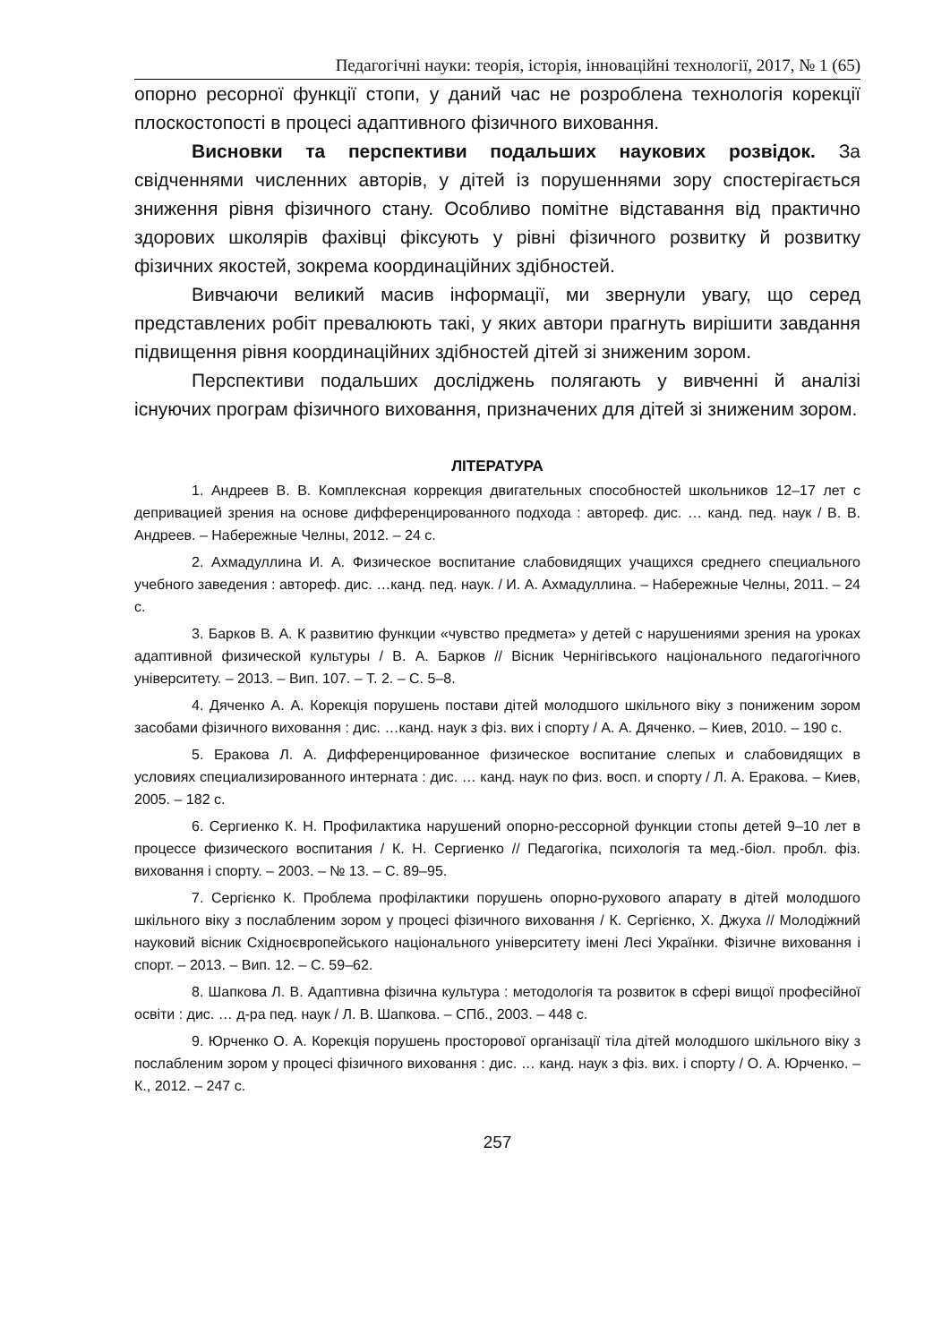Педагогічні науки: теорія, історія, інноваційні технології, 2017, № 1 (65)
опорно ресорної функції стопи, у даний час не розроблена технологія корекції плоскостопості в процесі адаптивного фізичного виховання.
Висновки та перспективи подальших наукових розвідок. За свідченнями численних авторів, у дітей із порушеннями зору спостерігається зниження рівня фізичного стану. Особливо помітне відставання від практично здорових школярів фахівці фіксують у рівні фізичного розвитку й розвитку фізичних якостей, зокрема координаційних здібностей.
Вивчаючи великий масив інформації, ми звернули увагу, що серед представлених робіт превалюють такі, у яких автори прагнуть вирішити завдання підвищення рівня координаційних здібностей дітей зі зниженим зором.
Перспективи подальших досліджень полягають у вивченні й аналізі існуючих програм фізичного виховання, призначених для дітей зі зниженим зором.
ЛІТЕРАТУРА
1. Андреев В. В. Комплексная коррекция двигательных способностей школьников 12–17 лет с депривацией зрения на основе дифференцированного подхода : автореф. дис. … канд. пед. наук / В. В. Андреев. – Набережные Челны, 2012. – 24 с.
2. Ахмадуллина И. А. Физическое воспитание слабовидящих учащихся среднего специального учебного заведения : автореф. дис. …канд. пед. наук. / И. А. Ахмадуллина. – Набережные Челны, 2011. – 24 с.
3. Барков В. А. К развитию функции «чувство предмета» у детей с нарушениями зрения на уроках адаптивной физической культуры / В. А. Барков // Вісник Чернігівського національного педагогічного університету. – 2013. – Вип. 107. – Т. 2. – С. 5–8.
4. Дяченко А. А. Корекція порушень постави дітей молодшого шкільного віку з пониженим зором засобами фізичного виховання : дис. …канд. наук з фіз. вих і спорту / А. А. Дяченко. – Киев, 2010. – 190 с.
5. Еракова Л. А. Дифференцированное физическое воспитание слепых и слабовидящих в условиях специализированного интерната : дис. … канд. наук по физ. восп. и спорту / Л. А. Еракова. – Киев, 2005. – 182 с.
6. Сергиенко К. Н. Профилактика нарушений опорно-рессорной функции стопы детей 9–10 лет в процессе физического воспитания / К. Н. Сергиенко // Педагогіка, психологія та мед.-біол. пробл. фіз. виховання і спорту. – 2003. – № 13. – С. 89–95.
7. Сергієнко К. Проблема профілактики порушень опорно-рухового апарату в дітей молодшого шкільного віку з послабленим зором у процесі фізичного виховання / К. Сергієнко, Х. Джуха // Молодіжний науковий вісник Східноєвропейського національного університету імені Лесі Українки. Фізичне виховання і спорт. – 2013. – Вип. 12. – С. 59–62.
8. Шапкова Л. В. Адаптивна фізична культура : методологія та розвиток в сфері вищої професійної освіти : дис. … д-ра пед. наук / Л. В. Шапкова. – СПб., 2003. – 448 с.
9. Юрченко О. А. Корекція порушень просторової організації тіла дітей молодшого шкільного віку з послабленим зором у процесі фізичного виховання : дис. … канд. наук з фіз. вих. і спорту / О. А. Юрченко. – К., 2012. – 247 с.
257